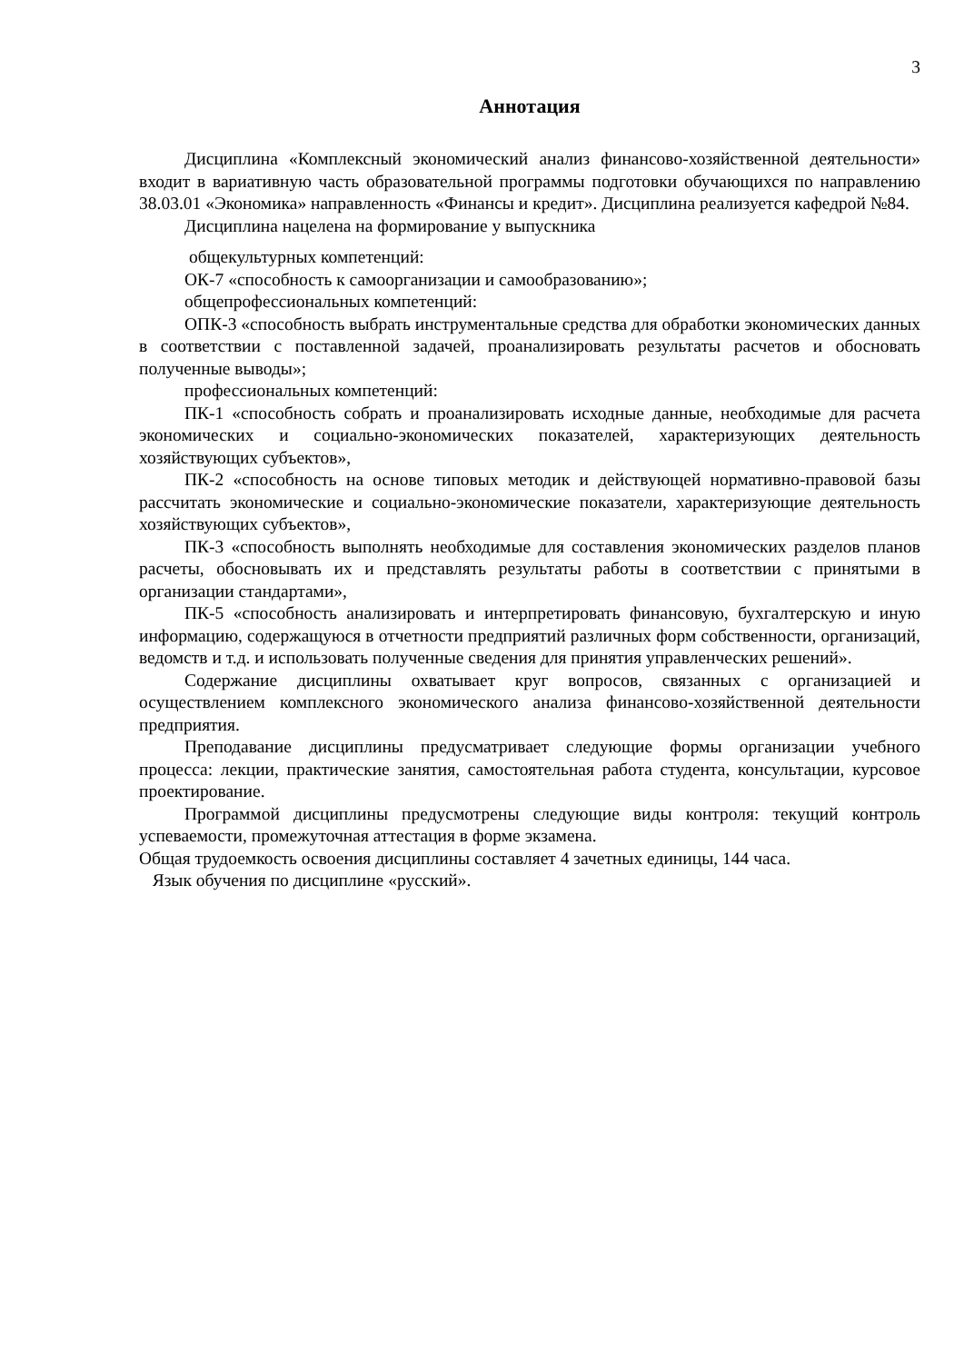3
Аннотация
Дисциплина «Комплексный экономический анализ финансово-хозяйственной деятельности» входит в вариативную часть образовательной программы подготовки обучающихся по направлению 38.03.01 «Экономика» направленность «Финансы и кредит». Дисциплина реализуется кафедрой №84.
Дисциплина нацелена на формирование у выпускника
общекультурных компетенций:
ОК-7 «способность к самоорганизации и самообразованию»;
общепрофессиональных компетенций:
ОПК-3 «способность выбрать инструментальные средства для обработки экономических данных в соответствии с поставленной задачей, проанализировать результаты расчетов и обосновать полученные выводы»;
профессиональных компетенций:
ПК-1 «способность собрать и проанализировать исходные данные, необходимые для расчета экономических и социально-экономических показателей, характеризующих деятельность хозяйствующих субъектов»,
ПК-2 «способность на основе типовых методик и действующей нормативно-правовой базы рассчитать экономические и социально-экономические показатели, характеризующие деятельность хозяйствующих субъектов»,
ПК-3 «способность выполнять необходимые для составления экономических разделов планов расчеты, обосновывать их и представлять результаты работы в соответствии с принятыми в организации стандартами»,
ПК-5 «способность анализировать и интерпретировать финансовую, бухгалтерскую и иную информацию, содержащуюся в отчетности предприятий различных форм собственности, организаций, ведомств и т.д. и использовать полученные сведения для принятия управленческих решений».
Содержание дисциплины охватывает круг вопросов, связанных с организацией и осуществлением комплексного экономического анализа финансово-хозяйственной деятельности предприятия.
Преподавание дисциплины предусматривает следующие формы организации учебного процесса: лекции, практические занятия, самостоятельная работа студента, консультации, курсовое проектирование.
Программой дисциплины предусмотрены следующие виды контроля: текущий контроль успеваемости, промежуточная аттестация в форме экзамена.
Общая трудоемкость освоения дисциплины составляет 4 зачетных единицы, 144 часа.
Язык обучения по дисциплине «русский».